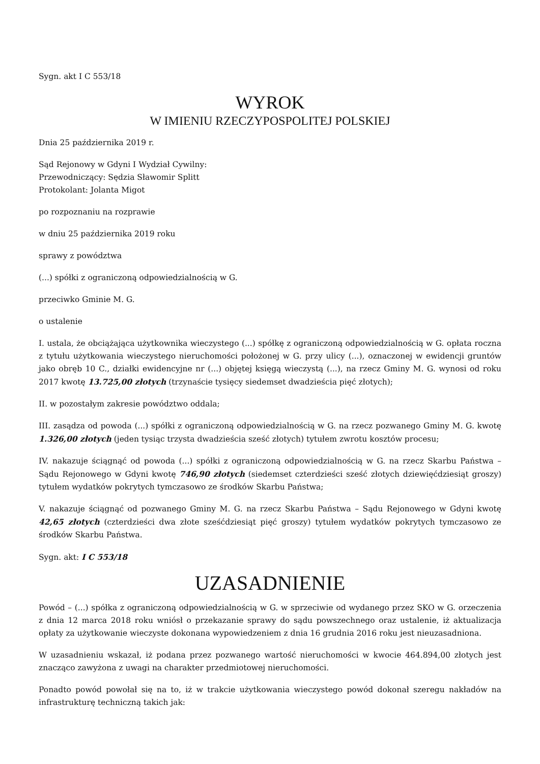Sygn. akt I C 553/18
WYROK
W IMIENIU RZECZYPOSPOLITEJ POLSKIEJ
Dnia 25 października 2019 r.
Sąd Rejonowy w Gdyni I Wydział Cywilny:
Przewodniczący: Sędzia Sławomir Splitt
Protokolant: Jolanta Migot
po rozpoznaniu na rozprawie
w dniu 25 października 2019 roku
sprawy z powództwa
(...) spółki z ograniczoną odpowiedzialnością w G.
przeciwko Gminie M. G.
o ustalenie
I. ustala, że obciążająca użytkownika wieczystego (...) spółkę z ograniczoną odpowiedzialnością w G. opłata roczna z tytułu użytkowania wieczystego nieruchomości położonej w G. przy ulicy (...), oznaczonej w ewidencji gruntów jako obręb 10 C., działki ewidencyjne nr (...) objętej księgą wieczystą (...), na rzecz Gminy M. G. wynosi od roku 2017 kwotę 13.725,00 złotych (trzynaście tysięcy siedemset dwadzieścia pięć złotych);
II. w pozostałym zakresie powództwo oddala;
III. zasądza od powoda (...) spółki z ograniczoną odpowiedzialnością w G. na rzecz pozwanego Gminy M. G. kwotę 1.326,00 złotych (jeden tysiąc trzysta dwadzieścia sześć złotych) tytułem zwrotu kosztów procesu;
IV. nakazuje ściągnąć od powoda (...) spółki z ograniczoną odpowiedzialnością w G. na rzecz Skarbu Państwa – Sądu Rejonowego w Gdyni kwotę 746,90 złotych (siedemset czterdzieści sześć złotych dziewięćdziesiąt groszy) tytułem wydatków pokrytych tymczasowo ze środków Skarbu Państwa;
V. nakazuje ściągnąć od pozwanego Gminy M. G. na rzecz Skarbu Państwa – Sądu Rejonowego w Gdyni kwotę 42,65 złotych (czterdzieści dwa złote sześćdziesiąt pięć groszy) tytułem wydatków pokrytych tymczasowo ze środków Skarbu Państwa.
Sygn. akt: I C 553/18
UZASADNIENIE
Powód – (...) spółka z ograniczoną odpowiedzialnością w G. w sprzeciwie od wydanego przez SKO w G. orzeczenia z dnia 12 marca 2018 roku wniósł o przekazanie sprawy do sądu powszechnego oraz ustalenie, iż aktualizacja opłaty za użytkowanie wieczyste dokonana wypowiedzeniem z dnia 16 grudnia 2016 roku jest nieuzasadniona.
W uzasadnieniu wskazał, iż podana przez pozwanego wartość nieruchomości w kwocie 464.894,00 złotych jest znacząco zawyżona z uwagi na charakter przedmiotowej nieruchomości.
Ponadto powód powołał się na to, iż w trakcie użytkowania wieczystego powód dokonał szeregu nakładów na infrastrukturę techniczną takich jak: